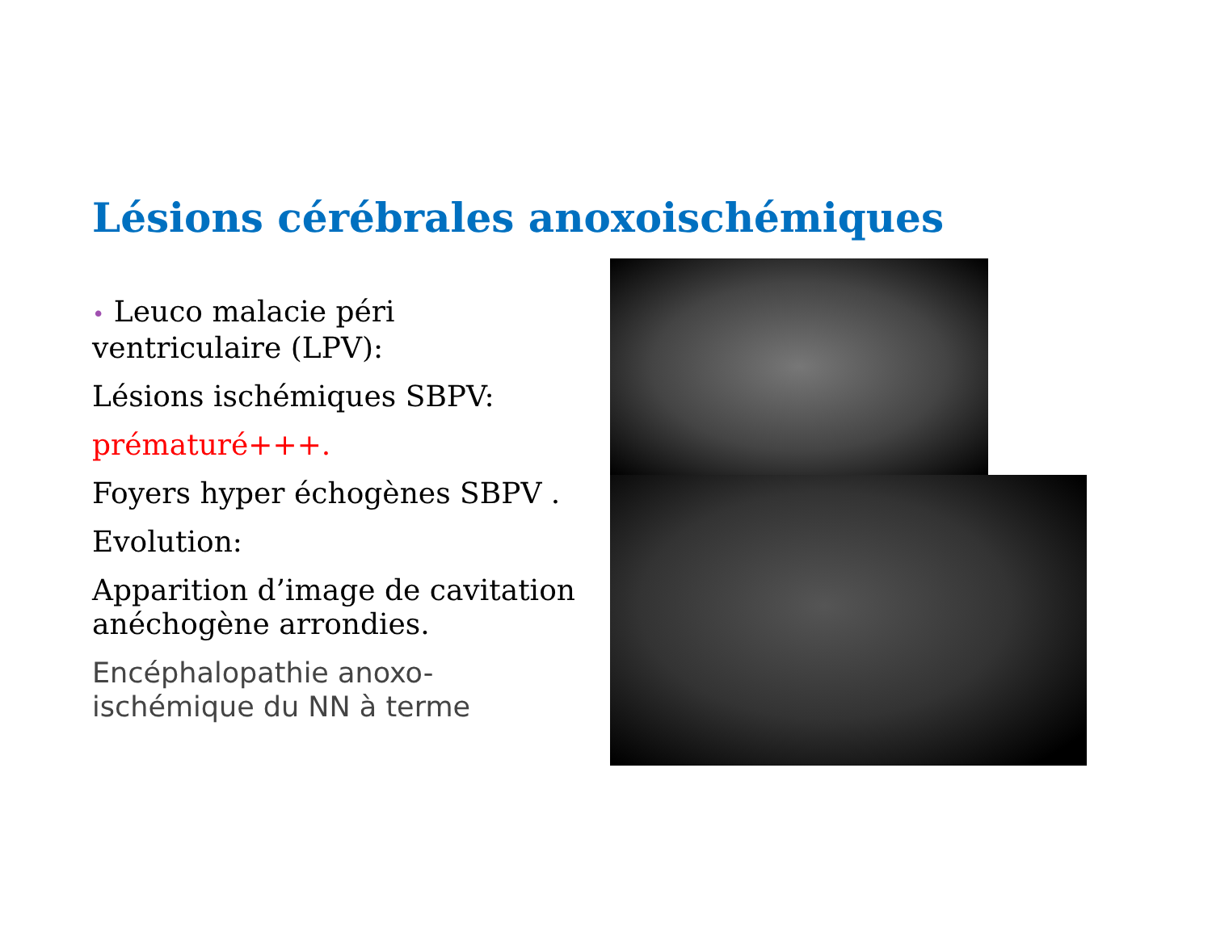Lésions cérébrales anoxoischémiques
• Leuco malacie péri ventriculaire (LPV):
Lésions ischémiques SBPV:
prématuré+++.
Foyers hyper échogènes SBPV .
Evolution:
Apparition d’image de cavitation anéchogène arrondies.
Encéphalopathie anoxo-ischémique du NN à terme